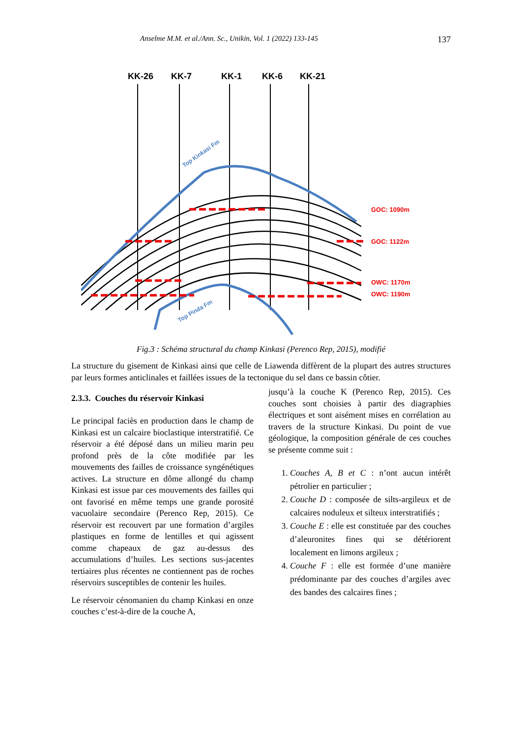Anselme M.M. et al./Ann. Sc., Unikin, Vol. 1 (2022) 133-145 137
KK-26
KK-7
KK-1
KK-6
KK-21
GOC: 1090m
GOC: 1122m
OWC: 1170m
OWC: 1190m
Top Kinkasi Fm
Top Pinda Fm
Fig.3 : Schéma structural du champ Kinkasi (Perenco Rep, 2015), modifié
La structure du gisement de Kinkasi ainsi que celle de Liawenda diffèrent de la plupart des autres structures par leurs formes anticlinales et faillées issues de la tectonique du sel dans ce bassin côtier.
2.3.3. Couches du réservoir Kinkasi
Le principal faciès en production dans le champ de Kinkasi est un calcaire bioclastique interstratifié. Ce réservoir a été déposé dans un milieu marin peu profond près de la côte modifiée par les mouvements des failles de croissance syngénétiques actives. La structure en dôme allongé du champ Kinkasi est issue par ces mouvements des failles qui ont favorisé en même temps une grande porosité vacuolaire secondaire (Perenco Rep, 2015). Ce réservoir est recouvert par une formation d’argiles plastiques en forme de lentilles et qui agissent comme chapeaux de gaz au-dessus des accumulations d’huiles. Les sections sus-jacentes tertiaires plus récentes ne contiennent pas de roches réservoirs susceptibles de contenir les huiles.
Le réservoir cénomanien du champ Kinkasi en onze couches c’est-à-dire de la couche A,
jusqu’à la couche K (Perenco Rep, 2015). Ces couches sont choisies à partir des diagraphies électriques et sont aisément mises en corrélation au travers de la structure Kinkasi. Du point de vue géologique, la composition générale de ces couches se présente comme suit :
1. Couches A, B et C : n’ont aucun intérêt pétrolier en particulier ;
2. Couche D : composée de silts-argileux et de calcaires noduleux et silteux interstratifiés ;
3. Couche E : elle est constituée par des couches d’aleuronites fines qui se détériorent localement en limons argileux ;
4. Couche F : elle est formée d’une manière prédominante par des couches d’argiles avec des bandes des calcaires fines ;